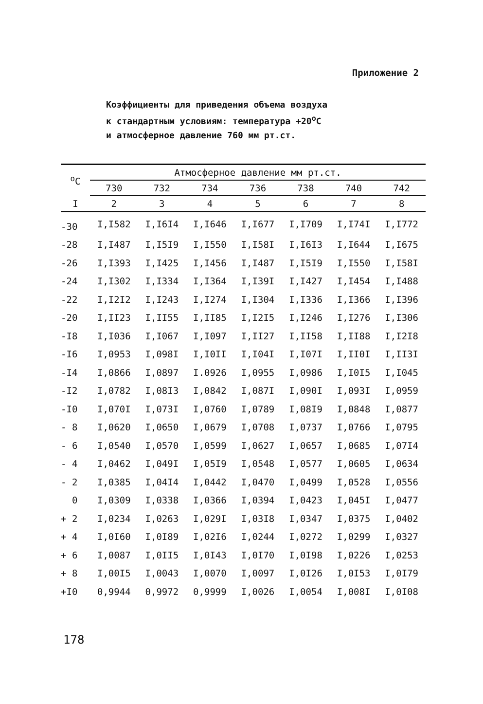Приложение 2
Коэффициенты для приведения объема воздуха
к стандартным условиям: температура +20<sup>о</sup>С
и атмосферное давление 760 мм рт.ст.
| <sup>о</sup>С | Атмосферное давление мм рт.ст. | | | | | | |
| --- | --- | --- | --- | --- | --- | --- | --- |
| | 730 | 732 | 734 | 736 | 738 | 740 | 742 |
| I | 2 | 3 | 4 | 5 | 6 | 7 | 8 |
| -30 | I,I582 | I,I6I4 | I,I646 | I,I677 | I,I709 | I,I74I | I,I772 |
| -28 | I,I487 | I,I5I9 | I,I550 | I,I58I | I,I6I3 | I,I644 | I,I675 |
| -26 | I,I393 | I,I425 | I,I456 | I,I487 | I,I5I9 | I,I550 | I,I58I |
| -24 | I,I302 | I,I334 | I,I364 | I,I39I | I,I427 | I,I454 | I,I488 |
| -22 | I,I2I2 | I,I243 | I,I274 | I,I304 | I,I336 | I,I366 | I,I396 |
| -20 | I,II23 | I,II55 | I,II85 | I,I2I5 | I,I246 | I,I276 | I,I306 |
| -I8 | I,I036 | I,I067 | I,I097 | I,II27 | I,II58 | I,II88 | I,I2I8 |
| -I6 | I,0953 | I,098I | I,I0II | I,I04I | I,I07I | I,II0I | I,II3I |
| -I4 | I,0866 | I,0897 | I.0926 | I,0955 | I,0986 | I,I0I5 | I,I045 |
| -I2 | I,0782 | I,08I3 | I,0842 | I,087I | I,090I | I,093I | I,0959 |
| -I0 | I,070I | I,073I | I,0760 | I,0789 | I,08I9 | I,0848 | I,0877 |
| - 8 | I,0620 | I,0650 | I,0679 | I,0708 | I,0737 | I,0766 | I,0795 |
| - 6 | I,0540 | I,0570 | I,0599 | I,0627 | I,0657 | I,0685 | I,07I4 |
| - 4 | I,0462 | I,049I | I,05I9 | I,0548 | I,0577 | I,0605 | I,0634 |
| - 2 | I,0385 | I,04I4 | I,0442 | I,0470 | I,0499 | I,0528 | I,0556 |
| 0 | I,0309 | I,0338 | I,0366 | I,0394 | I,0423 | I,045I | I,0477 |
| + 2 | I,0234 | I,0263 | I,029I | I,03I8 | I,0347 | I,0375 | I,0402 |
| + 4 | I,0I60 | I,0I89 | I,02I6 | I,0244 | I,0272 | I,0299 | I,0327 |
| + 6 | I,0087 | I,0II5 | I,0I43 | I,0I70 | I,0I98 | I,0226 | I,0253 |
| + 8 | I,00I5 | I,0043 | I,0070 | I,0097 | I,0I26 | I,0I53 | I,0I79 |
| +I0 | 0,9944 | 0,9972 | 0,9999 | I,0026 | I,0054 | I,008I | I,0I08 |
178